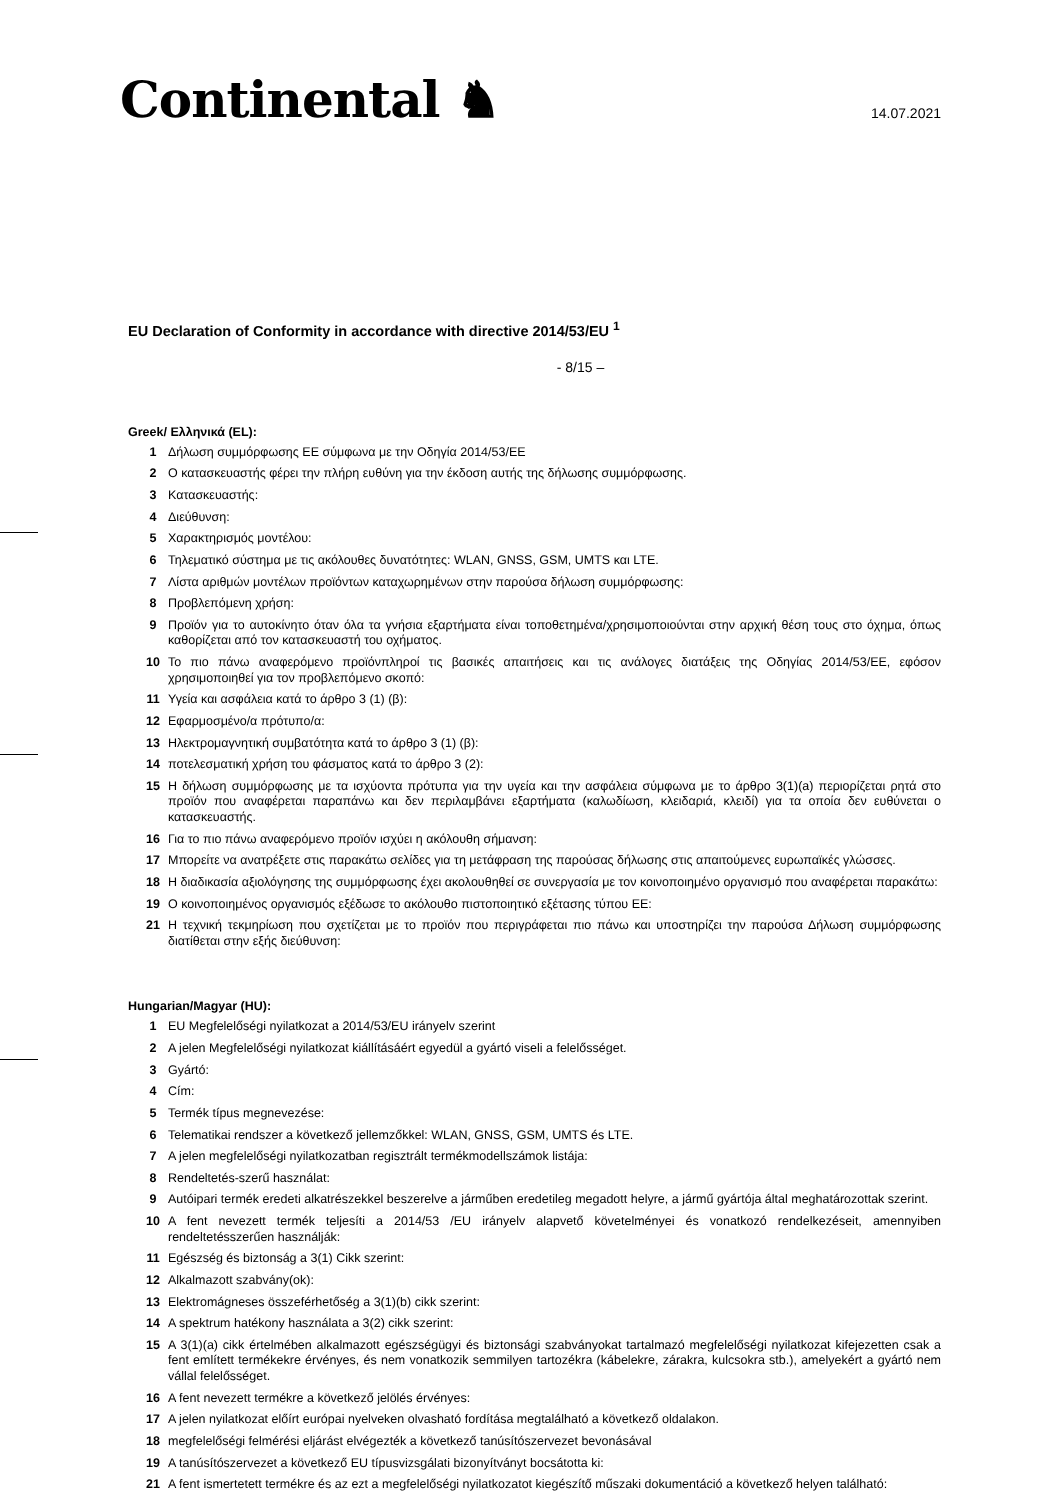Continental ♞
14.07.2021
EU Declaration of Conformity in accordance with directive 2014/53/EU <sup>1</sup>
- 8/15 –
Greek/ Ελληνικά (EL):
1 Δήλωση συμμόρφωσης ΕΕ σύμφωνα με την Οδηγία 2014/53/ΕΕ
2 Ο κατασκευαστής φέρει την πλήρη ευθύνη για την έκδοση αυτής της δήλωσης συμμόρφωσης.
3 Κατασκευαστής:
4 Διεύθυνση:
5 Χαρακτηρισμός μοντέλου:
6 Τηλεματικό σύστημα με τις ακόλουθες δυνατότητες: WLAN, GNSS, GSM, UMTS και LTE.
7 Λίστα αριθμών μοντέλων προϊόντων καταχωρημένων στην παρούσα δήλωση συμμόρφωσης:
8 Προβλεπόμενη χρήση:
9 Προϊόν για το αυτοκίνητο όταν όλα τα γνήσια εξαρτήματα είναι τοποθετημένα/χρησιμοποιούνται στην αρχική θέση τους στο όχημα, όπως καθορίζεται από τον κατασκευαστή του οχήματος.
10 Το πιο πάνω αναφερόμενο προϊόνπληροί τις βασικές απαιτήσεις και τις ανάλογες διατάξεις της Οδηγίας 2014/53/ΕΕ, εφόσον χρησιμοποιηθεί για τον προβλεπόμενο σκοπό:
11 Υγεία και ασφάλεια κατά το άρθρο 3 (1) (β):
12 Εφαρμοσμένο/α πρότυπο/α:
13 Ηλεκτρομαγνητική συμβατότητα κατά το άρθρο 3 (1) (β):
14 ποτελεσματική χρήση του φάσματος κατά το άρθρο 3 (2):
15 Η δήλωση συμμόρφωσης με τα ισχύοντα πρότυπα για την υγεία και την ασφάλεια σύμφωνα με το άρθρο 3(1)(a) περιορίζεται ρητά στο προϊόν που αναφέρεται παραπάνω και δεν περιλαμβάνει εξαρτήματα (καλωδίωση, κλειδαριά, κλειδί) για τα οποία δεν ευθύνεται ο κατασκευαστής.
16 Για το πιο πάνω αναφερόμενο προϊόν ισχύει η ακόλουθη σήμανση:
17 Μπορείτε να ανατρέξετε στις παρακάτω σελίδες για τη μετάφραση της παρούσας δήλωσης στις απαιτούμενες ευρωπαϊκές γλώσσες.
18 Η διαδικασία αξιολόγησης της συμμόρφωσης έχει ακολουθηθεί σε συνεργασία με τον κοινοποιημένο οργανισμό που αναφέρεται παρακάτω:
19 Ο κοινοποιημένος οργανισμός εξέδωσε το ακόλουθο πιστοποιητικό εξέτασης τύπου ΕΕ:
21 Η τεχνική τεκμηρίωση που σχετίζεται με το προϊόν που περιγράφεται πιο πάνω και υποστηρίζει την παρούσα Δήλωση συμμόρφωσης διατίθεται στην εξής διεύθυνση:
Hungarian/Magyar (HU):
1 EU Megfelelőségi nyilatkozat a 2014/53/EU irányelv szerint
2 A jelen Megfelelőségi nyilatkozat kiállításáért egyedül a gyártó viseli a felelősséget.
3 Gyártó:
4 Cím:
5 Termék típus megnevezése:
6 Telematikai rendszer a következő jellemzőkkel: WLAN, GNSS, GSM, UMTS és LTE.
7 A jelen megfelelőségi nyilatkozatban regisztrált termékmodellszámok listája:
8 Rendeltetés-szerű használat:
9 Autóipari termék eredeti alkatrészekkel beszerelve a járműben eredetileg megadott helyre, a jármű gyártója által meghatározottak szerint.
10 A fent nevezett termék teljesíti a 2014/53 /EU irányelv alapvető követelményei és vonatkozó rendelkezéseit, amennyiben rendeltetésszerűen használják:
11 Egészség és biztonság a 3(1) Cikk szerint:
12 Alkalmazott szabvány(ok):
13 Elektromágneses összeférhetőség a 3(1)(b) cikk szerint:
14 A spektrum hatékony használata a 3(2) cikk szerint:
15 A 3(1)(a) cikk értelmében alkalmazott egészségügyi és biztonsági szabványokat tartalmazó megfelelőségi nyilatkozat kifejezetten csak a fent említett termékekre érvényes, és nem vonatkozik semmilyen tartozékra (kábelekre, zárakra, kulcsokra stb.), amelyekért a gyártó nem vállal felelősséget.
16 A fent nevezett termékre a következő jelölés érvényes:
17 A jelen nyilatkozat előírt európai nyelveken olvasható fordítása megtalálható a következő oldalakon.
18 megfelelőségi felmérési eljárást elvégezték a következő tanúsítószervezet bevonásával
19 A tanúsítószervezet a következő EU típusvizsgálati bizonyítványt bocsátotta ki:
21 A fent ismertetett termékre és az ezt a megfelelőségi nyilatkozatot kiegészítő műszaki dokumentáció a következő helyen található: